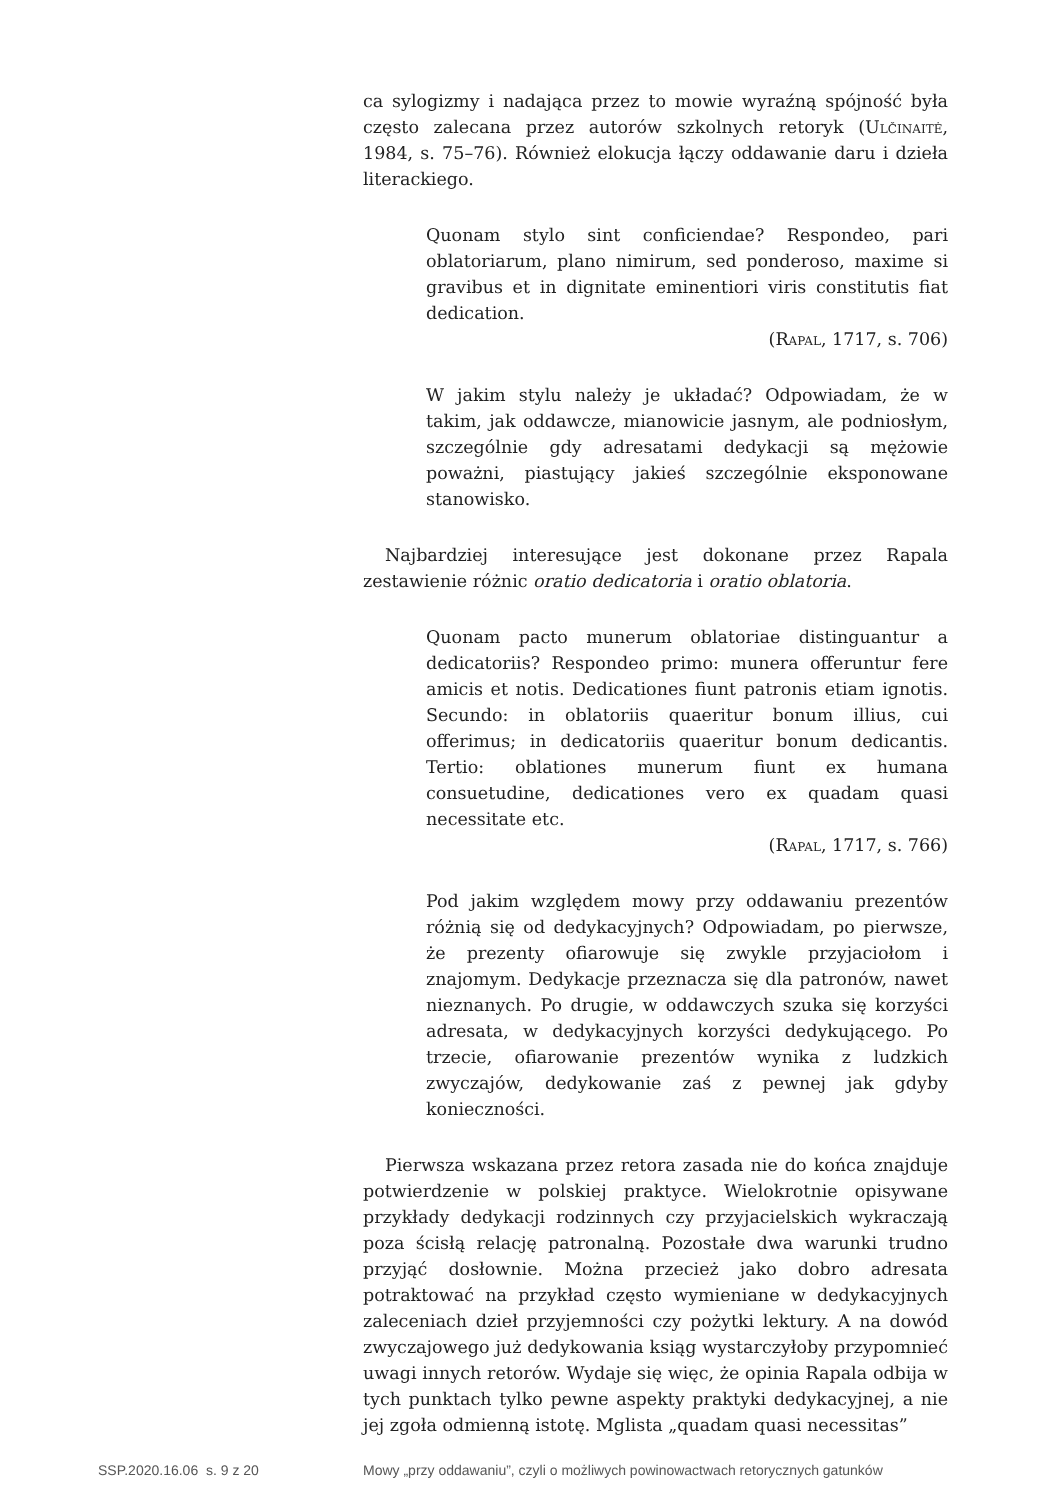ca sylogizmy i nadająca przez to mowie wyraźną spójność była często zalecana przez autorów szkolnych retoryk (Ulčinaitė, 1984, s. 75–76). Również elokucja łączy oddawanie daru i dzieła literackiego.
Quonam stylo sint conficiendae? Respondeo, pari oblatoriarum, plano nimirum, sed ponderoso, maxime si gravibus et in dignitate eminentiori viris constitutis fiat dedication.
(Rapal, 1717, s. 706)
W jakim stylu należy je układać? Odpowiadam, że w takim, jak oddawcze, mianowicie jasnym, ale podniosłym, szczególnie gdy adresatami dedykacji są mężowie poważni, piastujący jakieś szczególnie eksponowane stanowisko.
Najbardziej interesujące jest dokonane przez Rapala zestawienie różnic oratio dedicatoria i oratio oblatoria.
Quonam pacto munerum oblatoriae distinguantur a dedicatoriis? Respondeo primo: munera offeruntur fere amicis et notis. Dedicationes fiunt patronis etiam ignotis. Secundo: in oblatoriis quaeritur bonum illius, cui offerimus; in dedicatoriis quaeritur bonum dedicantis. Tertio: oblationes munerum fiunt ex humana consuetudine, dedicationes vero ex quadam quasi necessitate etc.
(Rapal, 1717, s. 766)
Pod jakim względem mowy przy oddawaniu prezentów różnią się od dedykacyjnych? Odpowiadam, po pierwsze, że prezenty ofiarowuje się zwykle przyjaciołom i znajomym. Dedykacje przeznacza się dla patronów, nawet nieznanych. Po drugie, w oddawczych szuka się korzyści adresata, w dedykacyjnych korzyści dedykującego. Po trzecie, ofiarowanie prezentów wynika z ludzkich zwyczajów, dedykowanie zaś z pewnej jak gdyby konieczności.
Pierwsza wskazana przez retora zasada nie do końca znajduje potwierdzenie w polskiej praktyce. Wielokrotnie opisywane przykłady dedykacji rodzinnych czy przyjacielskich wykraczają poza ścisłą relację patronalną. Pozostałe dwa warunki trudno przyjąć dosłownie. Można przecież jako dobro adresata potraktować na przykład często wymieniane w dedykacyjnych zaleceniach dzieł przyjemności czy pożytki lektury. A na dowód zwyczajowego już dedykowania ksiąg wystarczyłoby przypomnieć uwagi innych retorów. Wydaje się więc, że opinia Rapala odbija w tych punktach tylko pewne aspekty praktyki dedykacyjnej, a nie jej zgoła odmienną istotę. Mglista „quadam quasi necessitas”
SSP.2020.16.06 s. 9 z 20 Mowy „przy oddawaniu”, czyli o możliwych powinowactwach retorycznych gatunków